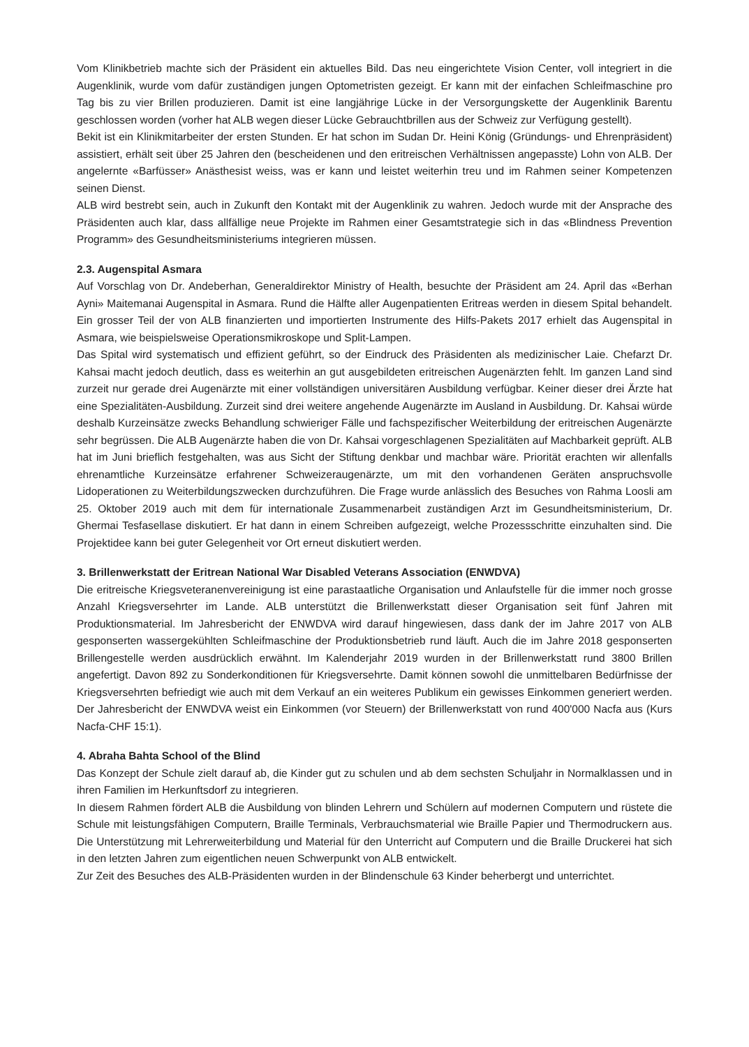Vom Klinikbetrieb machte sich der Präsident ein aktuelles Bild. Das neu eingerichtete Vision Center, voll integriert in die Augenklinik, wurde vom dafür zuständigen jungen Optometristen gezeigt. Er kann mit der einfachen Schleifmaschine pro Tag bis zu vier Brillen produzieren. Damit ist eine langjährige Lücke in der Versorgungskette der Augenklinik Barentu geschlossen worden (vorher hat ALB wegen dieser Lücke Gebrauchtbrillen aus der Schweiz zur Verfügung gestellt).
Bekit ist ein Klinikmitarbeiter der ersten Stunden. Er hat schon im Sudan Dr. Heini König (Gründungs- und Ehrenpräsident) assistiert, erhält seit über 25 Jahren den (bescheidenen und den eritreischen Verhältnissen angepasste) Lohn von ALB. Der angelernte «Barfüsser» Anästhesist weiss, was er kann und leistet weiterhin treu und im Rahmen seiner Kompetenzen seinen Dienst.
ALB wird bestrebt sein, auch in Zukunft den Kontakt mit der Augenklinik zu wahren. Jedoch wurde mit der Ansprache des Präsidenten auch klar, dass allfällige neue Projekte im Rahmen einer Gesamtstrategie sich in das «Blindness Prevention Programm» des Gesundheitsministeriums integrieren müssen.
2.3. Augenspital Asmara
Auf Vorschlag von Dr. Andeberhan, Generaldirektor Ministry of Health, besuchte der Präsident am 24. April das «Berhan Ayni» Maitemanai Augenspital in Asmara. Rund die Hälfte aller Augenpatienten Eritreas werden in diesem Spital behandelt. Ein grosser Teil der von ALB finanzierten und importierten Instrumente des Hilfs-Pakets 2017 erhielt das Augenspital in Asmara, wie beispielsweise Operationsmikroskope und Split-Lampen.
Das Spital wird systematisch und effizient geführt, so der Eindruck des Präsidenten als medizinischer Laie. Chefarzt Dr. Kahsai macht jedoch deutlich, dass es weiterhin an gut ausgebildeten eritreischen Augenärzten fehlt. Im ganzen Land sind zurzeit nur gerade drei Augenärzte mit einer vollständigen universitären Ausbildung verfügbar. Keiner dieser drei Ärzte hat eine Spezialitäten-Ausbildung. Zurzeit sind drei weitere angehende Augenärzte im Ausland in Ausbildung. Dr. Kahsai würde deshalb Kurzeinsätze zwecks Behandlung schwieriger Fälle und fachspezifischer Weiterbildung der eritreischen Augenärzte sehr begrüssen. Die ALB Augenärzte haben die von Dr. Kahsai vorgeschlagenen Spezialitäten auf Machbarkeit geprüft. ALB hat im Juni brieflich festgehalten, was aus Sicht der Stiftung denkbar und machbar wäre. Priorität erachten wir allenfalls ehrenamtliche Kurzeinsätze erfahrener Schweizeraugenärzte, um mit den vorhandenen Geräten anspruchsvolle Lidoperationen zu Weiterbildungszwecken durchzuführen. Die Frage wurde anlässlich des Besuches von Rahma Loosli am 25. Oktober 2019 auch mit dem für internationale Zusammenarbeit zuständigen Arzt im Gesundheitsministerium, Dr. Ghermai Tesfasellase diskutiert. Er hat dann in einem Schreiben aufgezeigt, welche Prozessschritte einzuhalten sind. Die Projektidee kann bei guter Gelegenheit vor Ort erneut diskutiert werden.
3. Brillenwerkstatt der Eritrean National War Disabled Veterans Association (ENWDVA)
Die eritreische Kriegsveteranenvereinigung ist eine parastaatliche Organisation und Anlaufstelle für die immer noch grosse Anzahl Kriegsversehrter im Lande. ALB unterstützt die Brillenwerkstatt dieser Organisation seit fünf Jahren mit Produktionsmaterial. Im Jahresbericht der ENWDVA wird darauf hingewiesen, dass dank der im Jahre 2017 von ALB gesponserten wassergekühlten Schleifmaschine der Produktionsbetrieb rund läuft. Auch die im Jahre 2018 gesponserten Brillengestelle werden ausdrücklich erwähnt. Im Kalenderjahr 2019 wurden in der Brillenwerkstatt rund 3800 Brillen angefertigt. Davon 892 zu Sonderkonditionen für Kriegsversehrte. Damit können sowohl die unmittelbaren Bedürfnisse der Kriegsversehrten befriedigt wie auch mit dem Verkauf an ein weiteres Publikum ein gewisses Einkommen generiert werden. Der Jahresbericht der ENWDVA weist ein Einkommen (vor Steuern) der Brillenwerkstatt von rund 400'000 Nacfa aus (Kurs Nacfa-CHF 15:1).
4. Abraha Bahta School of the Blind
Das Konzept der Schule zielt darauf ab, die Kinder gut zu schulen und ab dem sechsten Schuljahr in Normalklassen und in ihren Familien im Herkunftsdorf zu integrieren.
In diesem Rahmen fördert ALB die Ausbildung von blinden Lehrern und Schülern auf modernen Computern und rüstete die Schule mit leistungsfähigen Computern, Braille Terminals, Verbrauchsmaterial wie Braille Papier und Thermodruckern aus. Die Unterstützung mit Lehrerweiterbildung und Material für den Unterricht auf Computern und die Braille Druckerei hat sich in den letzten Jahren zum eigentlichen neuen Schwerpunkt von ALB entwickelt.
Zur Zeit des Besuches des ALB-Präsidenten wurden in der Blindenschule 63 Kinder beherbergt und unterrichtet.